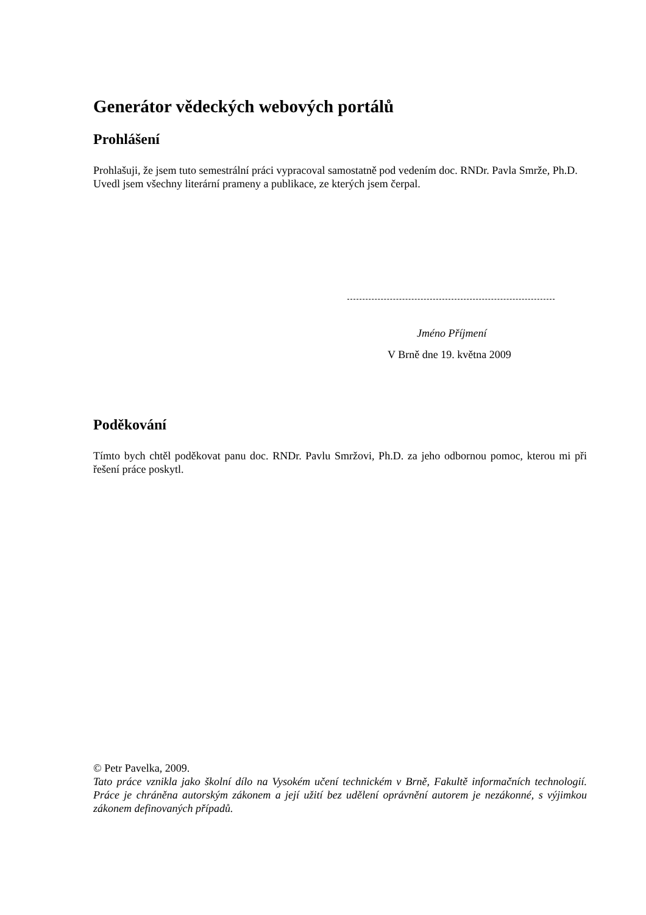Generátor vědeckých webových portálů
Prohlášení
Prohlašuji, že jsem tuto semestrální práci vypracoval samostatně pod vedením doc. RNDr. Pavla Smrže, Ph.D.
Uvedl jsem všechny literární prameny a publikace, ze kterých jsem čerpal.
Jméno Příjmení
V Brně dne 19. května 2009
Poděkování
Tímto bych chtěl poděkovat panu doc. RNDr. Pavlu Smržovi, Ph.D. za jeho odbornou pomoc, kterou mi při řešení práce poskytl.
© Petr Pavelka, 2009.
Tato práce vznikla jako školní dílo na Vysokém učení technickém v Brně, Fakultě informačních technologií. Práce je chráněna autorským zákonem a její užití bez udělení oprávnění autorem je nezákonné, s výjimkou zákonem definovaných případů.